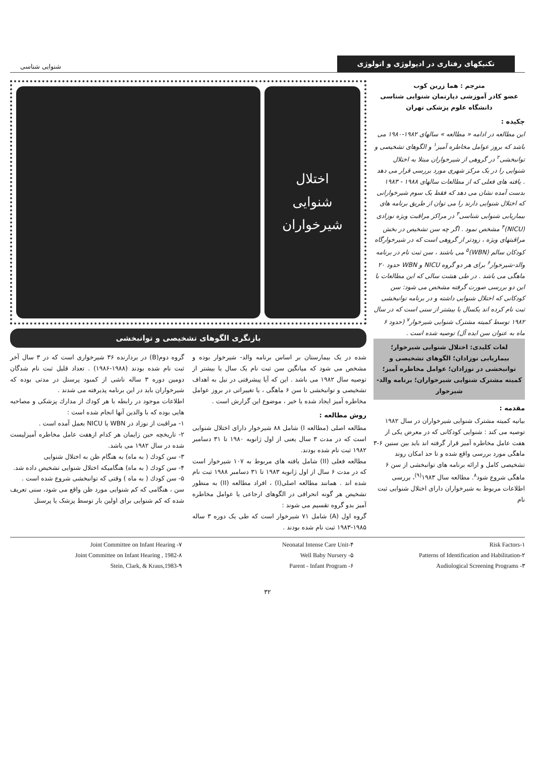تکنیکهای رفتاری در ادیولوژی و اتولوژی
شنوایی شناسی
مترجم : هما زرین کوب
عضو کادر آموزشی دپارتمان شنوایی شناسی
دانشگاه علوم پزشکی تهران
چکیده :
این مطالعه در ادامه « مطالعه » سالهای ۱۹۸۲-۱۹۸۰ می باشد که بروز عوامل مخاطره آمیز<sup>۱</sup> و الگوهای تشخیصی و توانبخشی<sup>۲</sup> در گروهی از شیرخواران مبتلا به اختلال شنوایی را در یک مرکز شهری مورد بررسی قرار می دهد . یافته های فعلی که از مطالعات سالهای ۱۹۸۸ - ۱۹۸۳ بدست آمده نشان می دهد که فقط یک سوم شیرخوارانی که اختلال شنوایی دارند را می توان از طریق برنامه های بیماریابی شنوایی شناسی<sup>۳</sup> در مراکز مراقبت ویژه نوزادی (NICU)<sup>۴</sup> مشخص نمود . اگر چه سن تشخیص در بخش مراقبتهای ویژه ، زودتر از گروهی است که در شیرخوارگاه کودکان سالم (WBN)<sup>۵</sup> می باشند ، سن ثبت نام در برنامه والد-شیرخوار<sup>۶</sup> برای هر دو گروه NICU و WBN حدود ۲۰ ماهگی می باشد . در طی هشت سالی که این مطالعات با این دو بررسی صورت گرفته مشخص می شود: سن کودکانی که اختلال شنوایی داشته و در برنامه توانبخشی ثبت نام کرده اند یکسال یا بیشتر از سنی است که در سال ۱۹۸۲ توسط کمیته مشترک شنوایی شیرخوار<sup>۷</sup> (حدود ۶ ماه به عنوان سن ایده آل) توصیه شده است .
لغات کلیدی: اختلال شنوایی شیرخوار؛ بیماریابی نوزادان؛ الگوهای تشخیصی و توانبخشی در نوزادان؛ عوامل مخاطره آمیز؛ کمیته مشترک شنوایی شیرخواران؛ برنامه والد- شیرخوار
مقدمه :
بیانیه کمیته مشترک شنوایی شیرخواران در سال ۱۹۸۲ توصیه می کند : شنوایی کودکانی که در معرض یکی از هفت عامل مخاطره آمیز قرار گرفته اند باید بین سنین ۶-۳ ماهگی مورد بررسی واقع شده و تا حد امکان روند تشخیصی کامل و ارائه برنامه های توانبخشی از سن ۶ ماهگی شروع شود<sup>۸</sup>. مطالعه سال ۱۹۸۳<sup>(۹)</sup>، بررسی اطلاعات مربوط به شیرخواران دارای اختلال شنوایی ثبت نام
اختلال
شنوایی
شیرخواران
بازنگری الگوهای تشخیصی و توانبخشی
شده در یک بیمارستان بر اساس برنامه والد- شیرخوار بوده و مشخص می شود که میانگین سن ثبت نام یک سال یا بیشتر از توصیه سال ۱۹۸۲ می باشد . این که آیا پیشرفتی در نیل به اهداف تشخیصی و توانبخشی تا سن ۶ ماهگی ، یا تغییراتی در بروز عوامل مخاطره آمیز ایجاد شده یا خیر ، موضوع این گزارش است .
روش مطالعه :
مطالعه اصلی (مطالعه I) شامل ۸۸ شیرخوار دارای اختلال شنوایی است که در مدت ۳ سال یعنی از اول ژانویه ۱۹۸۰ تا ۳۱ دسامبر ۱۹۸۲ ثبت نام شده بودند.
مطالعه فعلی (II) شامل یافته های مربوط به ۱۰۷ شیرخوار است که در مدت ۶ سال از اول ژانویه ۱۹۸۳ تا ۳۱ دسامبر ۱۹۸۸ ثبت نام شده اند . همانند مطالعه اصلی(I) ، افراد مطالعه (II) به منظور تشخیص هر گونه انحرافی در الگوهای ارجاعی یا عوامل مخاطره آمیز بدو گروه تقسیم می شوند :
گروه اول (A) شامل ۷۱ شیرخوار است که طی یک دوره ۳ ساله ۱۹۸۵-۱۹۸۳ ثبت نام شده بودند .
گروه دوم(B) در بردارنده ۳۶ شیرخواری است که در ۳ سال آخر ثبت نام شده بودند (۱۹۸۸-۱۹۸۶) . تعداد قلیل ثبت نام شدگان دومین دوره ۳ ساله ناشی از کمبود پرسنل در مدتی بوده که شیرخواران باید در این برنامه پذیرفته می شدند .
اطلاعات موجود در رابطه با هر کودك از مدارك پزشکی و مصاحبه هایی بوده که با والدین آنها انجام شده است :
۱- مراقبت از نوزاد در WBN یا NICU بعمل آمده است .
۲- تاریخچه حین زایمان هر کدام ازهفت عامل مخاطره آمیزلیست شده در سال ۱۹۸۲ می باشد.
۳- سن کودك ( به ماه) به هنگام ظن به اختلال شنوایی
۴- سن کودك ( به ماه) هنگامیکه اختلال شنوایی تشخیص داده شد.
۵- سن کودك ( به ماه ) وقتی که توانبخشی شروع شده است .
سن ، هنگامی که کم شنوایی مورد ظن واقع می شود، سنی تعریف شده که کم شنوایی برای اولین بار توسط پزشک یا پرسنل
Risk Factors-۱
Patterns of Identification and Habilitation-۲
Audiological Screening Programs -۳
Neonatal Intense Care Unit-۴
Well Baby Nursery -۵
Parent - Infant Program -۶
Joint Committee on Infant Hearing -۷
Joint Committee on Infant Hearing , 1982-۸
Stein, Clark, & Kraus,1983-۹
۳۲